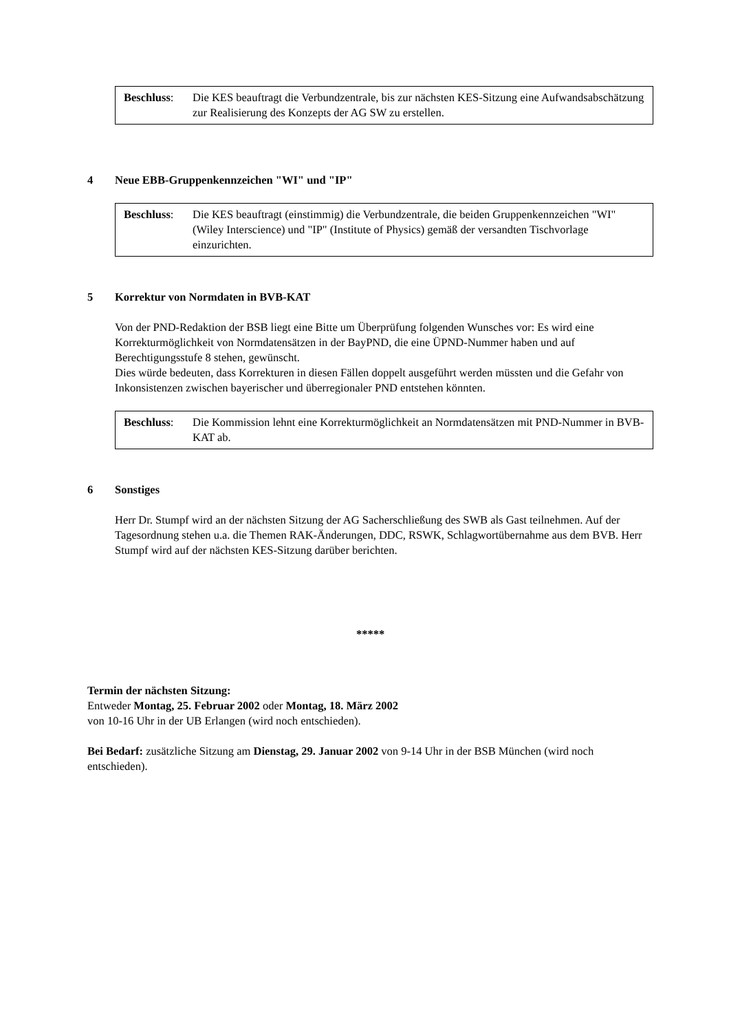Beschluss: Die KES beauftragt die Verbundzentrale, bis zur nächsten KES-Sitzung eine Aufwandsabschätzung zur Realisierung des Konzepts der AG SW zu erstellen.
4 Neue EBB-Gruppenkennzeichen "WI" und "IP"
Beschluss: Die KES beauftragt (einstimmig) die Verbundzentrale, die beiden Gruppenkennzeichen "WI" (Wiley Interscience) und "IP" (Institute of Physics) gemäß der versandten Tischvorlage einzurichten.
5 Korrektur von Normdaten in BVB-KAT
Von der PND-Redaktion der BSB liegt eine Bitte um Überprüfung folgenden Wunsches vor: Es wird eine Korrekturmöglichkeit von Normdatensätzen in der BayPND, die eine ÜPND-Nummer haben und auf Berechtigungsstufe 8 stehen, gewünscht.
Dies würde bedeuten, dass Korrekturen in diesen Fällen doppelt ausgeführt werden müssten und die Gefahr von Inkonsistenzen zwischen bayerischer und überregionaler PND entstehen könnten.
Beschluss: Die Kommission lehnt eine Korrekturmöglichkeit an Normdatensätzen mit PND-Nummer in BVB-KAT ab.
6 Sonstiges
Herr Dr. Stumpf wird an der nächsten Sitzung der AG Sacherschließung des SWB als Gast teilnehmen. Auf der Tagesordnung stehen u.a. die Themen RAK-Änderungen, DDC, RSWK, Schlagwortübernahme aus dem BVB. Herr Stumpf wird auf der nächsten KES-Sitzung darüber berichten.
*****
Termin der nächsten Sitzung:
Entweder Montag, 25. Februar 2002 oder Montag, 18. März 2002
von 10-16 Uhr in der UB Erlangen (wird noch entschieden).
Bei Bedarf: zusätzliche Sitzung am Dienstag, 29. Januar 2002 von 9-14 Uhr in der BSB München (wird noch entschieden).